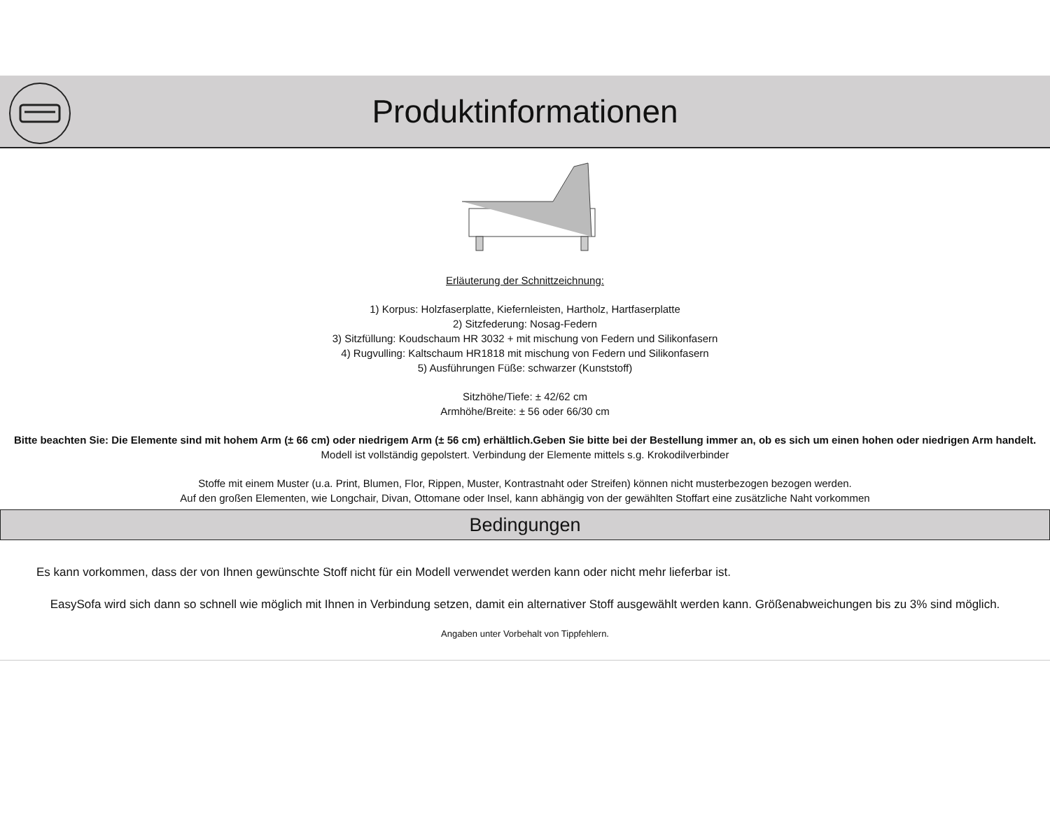Produktinformationen
Erläuterung der Schnittzeichnung:
1) Korpus: Holzfaserplatte, Kiefernleisten, Hartholz, Hartfaserplatte
2) Sitzfederung: Nosag-Federn
3) Sitzfüllung: Koudschaum HR 3032 + mit mischung von Federn und Silikonfasern
4) Rugvulling: Kaltschaum HR1818 mit mischung von Federn und Silikonfasern
5) Ausführungen Füße: schwarzer (Kunststoff)
Sitzhöhe/Tiefe: ± 42/62 cm
Armhöhe/Breite: ± 56 oder 66/30 cm
Bitte beachten Sie: Die Elemente sind mit hohem Arm (± 66 cm) oder niedrigem Arm (± 56 cm) erhältlich.Geben Sie bitte bei der Bestellung immer an, ob es sich um einen hohen oder niedrigen Arm handelt.
Modell ist vollständig gepolstert. Verbindung der Elemente mittels s.g. Krokodilverbinder
Stoffe mit einem Muster (u.a. Print, Blumen, Flor, Rippen, Muster, Kontrastnaht oder Streifen) können nicht musterbezogen bezogen werden.
Auf den großen Elementen, wie Longchair, Divan, Ottomane oder Insel, kann abhängig von der gewählten Stoffart eine zusätzliche Naht vorkommen
Bedingungen
Es kann vorkommen, dass der von Ihnen gewünschte Stoff nicht für ein Modell verwendet werden kann oder nicht mehr lieferbar ist.
EasySofa wird sich dann so schnell wie möglich mit Ihnen in Verbindung setzen, damit ein alternativer Stoff ausgewählt werden kann. Größenabweichungen bis zu 3% sind möglich.
Angaben unter Vorbehalt von Tippfehlern.